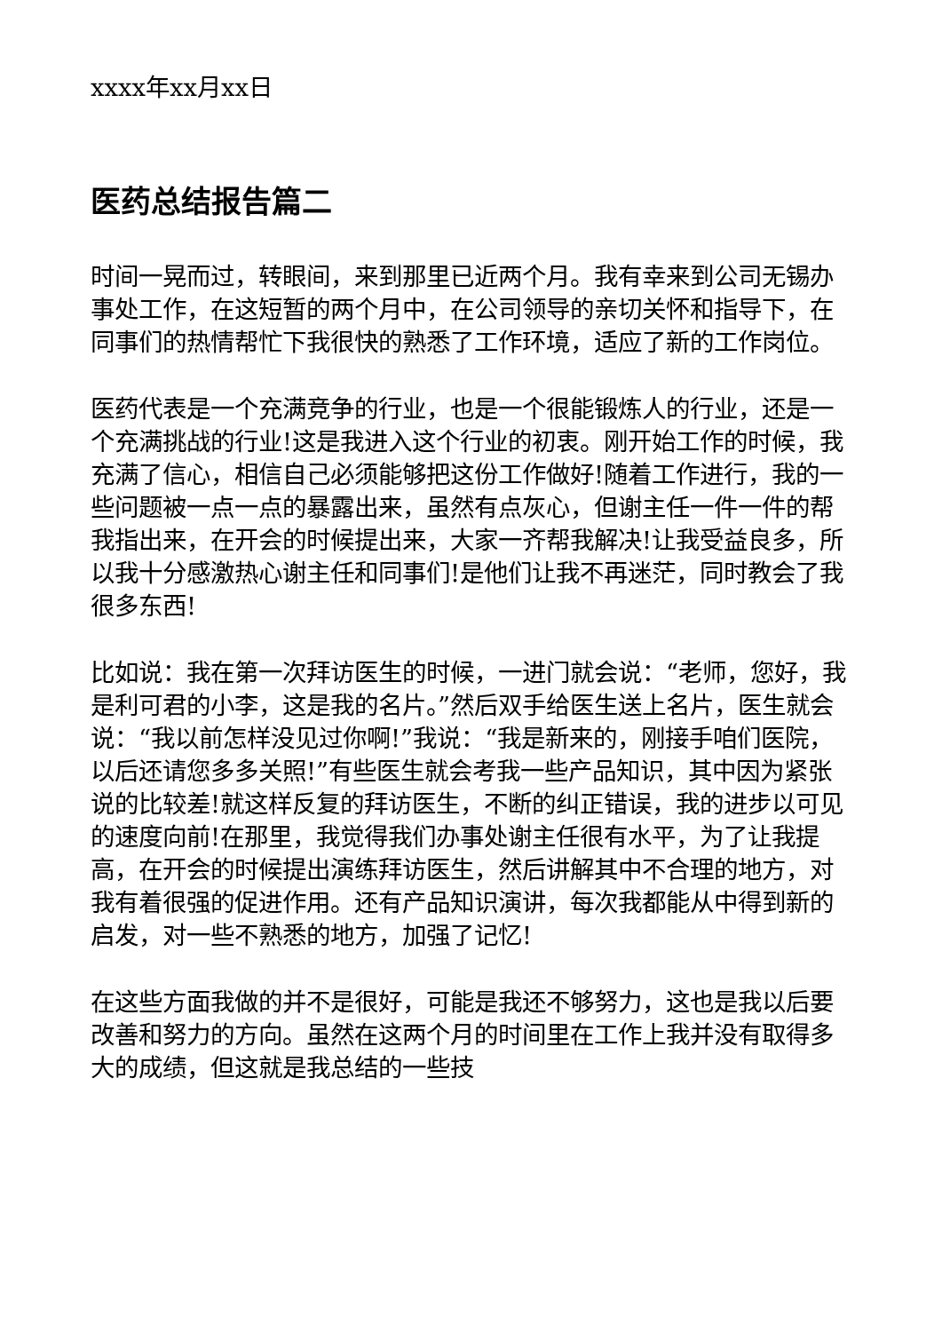xxxx年xx月xx日
医药总结报告篇二
时间一晃而过，转眼间，来到那里已近两个月。我有幸来到公司无锡办事处工作，在这短暂的两个月中，在公司领导的亲切关怀和指导下，在同事们的热情帮忙下我很快的熟悉了工作环境，适应了新的工作岗位。
医药代表是一个充满竞争的行业，也是一个很能锻炼人的行业，还是一个充满挑战的行业!这是我进入这个行业的初衷。刚开始工作的时候，我充满了信心，相信自己必须能够把这份工作做好!随着工作进行，我的一些问题被一点一点的暴露出来，虽然有点灰心，但谢主任一件一件的帮我指出来，在开会的时候提出来，大家一齐帮我解决!让我受益良多，所以我十分感激热心谢主任和同事们!是他们让我不再迷茫，同时教会了我很多东西!
比如说：我在第一次拜访医生的时候，一进门就会说：“老师，您好，我是利可君的小李，这是我的名片。”然后双手给医生送上名片，医生就会说：“我以前怎样没见过你啊!”我说：“我是新来的，刚接手咱们医院，以后还请您多多关照!”有些医生就会考我一些产品知识，其中因为紧张说的比较差!就这样反复的拜访医生，不断的纠正错误，我的进步以可见的速度向前!在那里，我觉得我们办事处谢主任很有水平，为了让我提高，在开会的时候提出演练拜访医生，然后讲解其中不合理的地方，对我有着很强的促进作用。还有产品知识演讲，每次我都能从中得到新的启发，对一些不熟悉的地方，加强了记忆!
在这些方面我做的并不是很好，可能是我还不够努力，这也是我以后要改善和努力的方向。虽然在这两个月的时间里在工作上我并没有取得多大的成绩，但这就是我总结的一些技